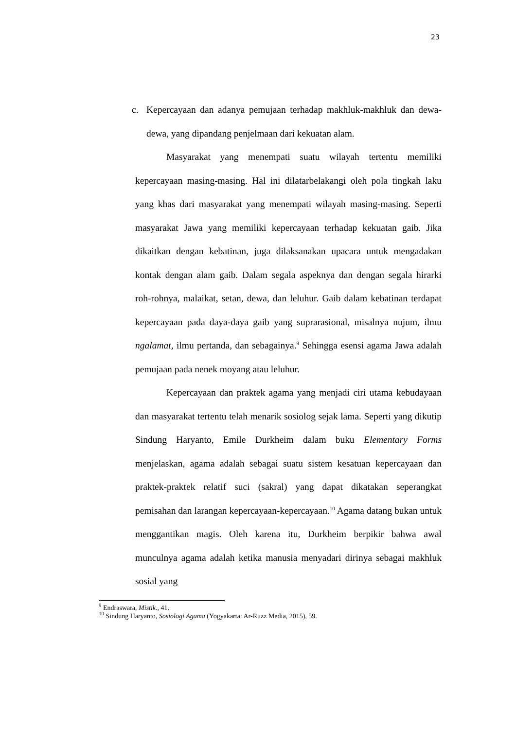23
c. Kepercayaan dan adanya pemujaan terhadap makhluk-makhluk dan dewa-dewa, yang dipandang penjelmaan dari kekuatan alam.
Masyarakat yang menempati suatu wilayah tertentu memiliki kepercayaan masing-masing. Hal ini dilatarbelakangi oleh pola tingkah laku yang khas dari masyarakat yang menempati wilayah masing-masing. Seperti masyarakat Jawa yang memiliki kepercayaan terhadap kekuatan gaib. Jika dikaitkan dengan kebatinan, juga dilaksanakan upacara untuk mengadakan kontak dengan alam gaib. Dalam segala aspeknya dan dengan segala hirarki roh-rohnya, malaikat, setan, dewa, dan leluhur. Gaib dalam kebatinan terdapat kepercayaan pada daya-daya gaib yang suprarasional, misalnya nujum, ilmu ngalamat, ilmu pertanda, dan sebagainya.<sup>9</sup> Sehingga esensi agama Jawa adalah pemujaan pada nenek moyang atau leluhur.
Kepercayaan dan praktek agama yang menjadi ciri utama kebudayaan dan masyarakat tertentu telah menarik sosiolog sejak lama. Seperti yang dikutip Sindung Haryanto, Emile Durkheim dalam buku Elementary Forms menjelaskan, agama adalah sebagai suatu sistem kesatuan kepercayaan dan praktek-praktek relatif suci (sakral) yang dapat dikatakan seperangkat pemisahan dan larangan kepercayaan-kepercayaan.<sup>10</sup> Agama datang bukan untuk menggantikan magis. Oleh karena itu, Durkheim berpikir bahwa awal munculnya agama adalah ketika manusia menyadari dirinya sebagai makhluk sosial yang
<sup>9</sup> Endraswara, Mistik., 41.
<sup>10</sup> Sindung Haryanto, Sosiologi Agama (Yogyakarta: Ar-Ruzz Media, 2015), 59.